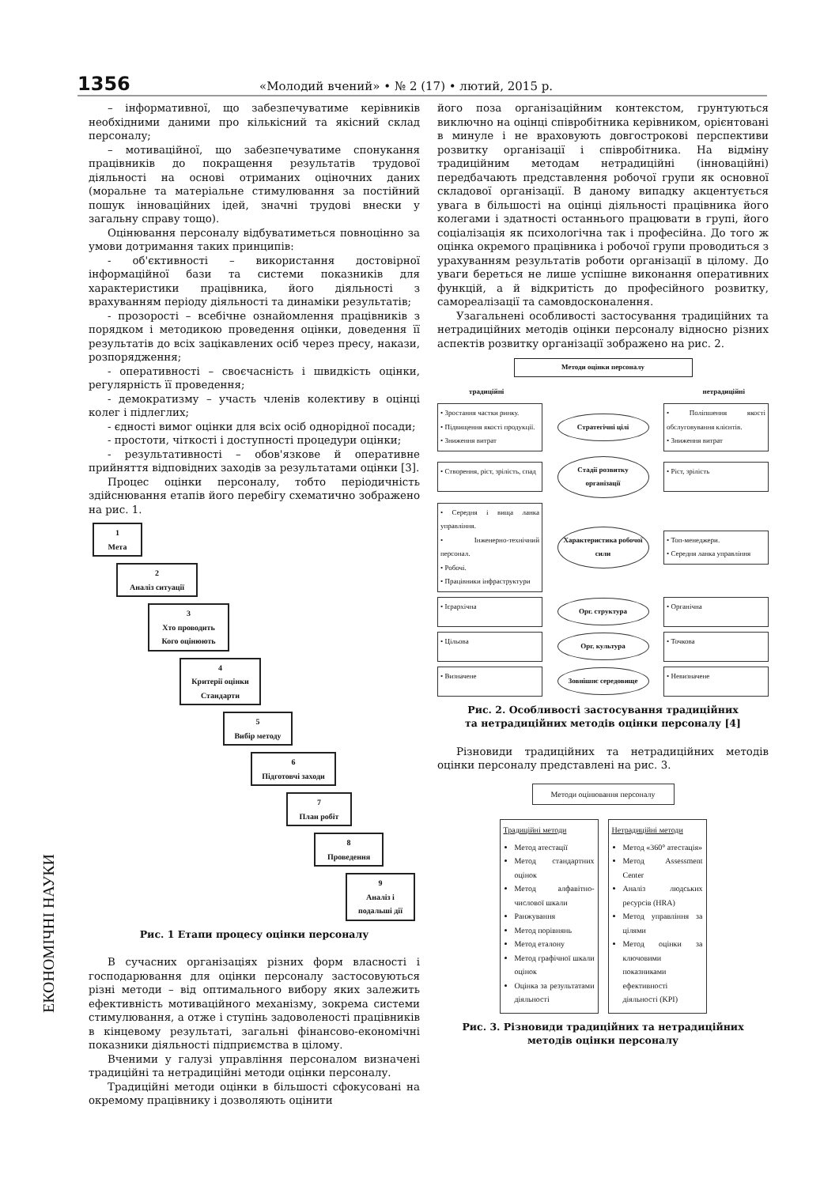1356 «Молодий вчений» • № 2 (17) • лютий, 2015 р.
ЕКОНОМІЧНІ НАУКИ
– інформативної, що забезпечуватиме керівників необхідними даними про кількісний та якісний склад персоналу;
– мотиваційної, що забезпечуватиме спонукання працівників до покращення результатів трудової діяльності на основі отриманих оціночних даних (моральне та матеріальне стимулювання за постійний пошук інноваційних ідей, значні трудові внески у загальну справу тощо).
Оцінювання персоналу відбуватиметься повноцінно за умови дотримання таких принципів:
- об'єктивності – використання достовірної інформаційної бази та системи показників для характеристики працівника, його діяльності з врахуванням періоду діяльності та динаміки результатів;
- прозорості – всебічне ознайомлення працівників з порядком і методикою проведення оцінки, доведення її результатів до всіх зацікавлених осіб через пресу, накази, розпорядження;
- оперативності – своєчасність і швидкість оцінки, регулярність її проведення;
- демократизму – участь членів колективу в оцінці колег і підлеглих;
- єдності вимог оцінки для всіх осіб однорідної посади;
- простоти, чіткості і доступності процедури оцінки;
- результативності – обов'язкове й оперативне прийняття відповідних заходів за результатами оцінки [3].
Процес оцінки персоналу, тобто періодичність здійснювання етапів його перебігу схематично зображено на рис. 1.
1
Мета
2
Аналіз ситуації
3
Хто проводить
Кого оцінюють
4
Критерії оцінки
Стандарти
5
Вибір методу
6
Підготовчі заходи
7
План робіт
8
Проведення
9
Аналіз і подальші дії
Рис. 1 Етапи процесу оцінки персоналу
В сучасних організаціях різних форм власності і господарювання для оцінки персоналу застосовуються різні методи – від оптимального вибору яких залежить ефективність мотиваційного механізму, зокрема системи стимулювання, а отже і ступінь задоволеності працівників в кінцевому результаті, загальні фінансово-економічні показники діяльності підприємства в цілому.
Вченими у галузі управління персоналом визначені традиційні та нетрадиційні методи оцінки персоналу.
Традиційні методи оцінки в більшості сфокусовані на окремому працівнику і дозволяють оцінити
його поза організаційним контекстом, грунтуються виключно на оцінці співробітника керівником, орієнтовані в минуле і не враховують довгострокові перспективи розвитку організації і співробітника. На відміну традиційним методам нетрадиційні (інноваційні) передбачають представлення робочої групи як основної складової організації. В даному випадку акцентується увага в більшості на оцінці діяльності працівника його колегами і здатності останнього працювати в групі, його соціалізація як психологічна так і професійна. До того ж оцінка окремого працівника і робочої групи проводиться з урахуванням результатів роботи організації в цілому. До уваги береться не лише успішне виконання оперативних функцій, а й відкритість до професійного розвитку, самореалізації та самовдосконалення.
Узагальнені особливості застосування традиційних та нетрадиційних методів оцінки персоналу відносно різних аспектів розвитку організації зображено на рис. 2.
Методи оцінки персоналу
традиційні нетрадиційні
• Зростання частки ринку.
• Підвищення якості продукції.
• Зниження витрат
Стратегічні цілі
• Поліпшення якості обслуговування клієнтів.
• Зниження витрат
• Створення, ріст, зрілість, спад
Стадії розвитку організації
• Ріст, зрілість
• Середня і вища ланка управління.
• Інженерно-технічний персонал.
• Робочі.
• Працівники інфраструктури
Характеристика робочої сили
• Топ-менеджери.
• Середня ланка управління
• Ієрархічна
Орг. структура
• Органічна
• Цільова
Орг. культура
• Точкова
• Визначене
Зовнішнє середовище
• Невизначене
Рис. 2. Особливості застосування традиційних
та нетрадиційних методів оцінки персоналу [4]
Різновиди традиційних та нетрадиційних методів оцінки персоналу представлені на рис. 3.
Методи оцінювання персоналу
Традиційні методи
Метод атестації
Метод стандартних оцінок
Метод алфавітно-числової шкали
Ранжування
Метод порівнянь
Метод еталону
Метод графічної шкали оцінок
Оцінка за результатами діяльності
Нетрадиційні методи
Метод «360° атестація»
Метод Assessment Center
Аналіз людських ресурсів (HRA)
Метод управління за цілями
Метод оцінки за ключовими показниками ефективності діяльності (KPI)
Рис. 3. Різновиди традиційних та нетрадиційних
методів оцінки персоналу